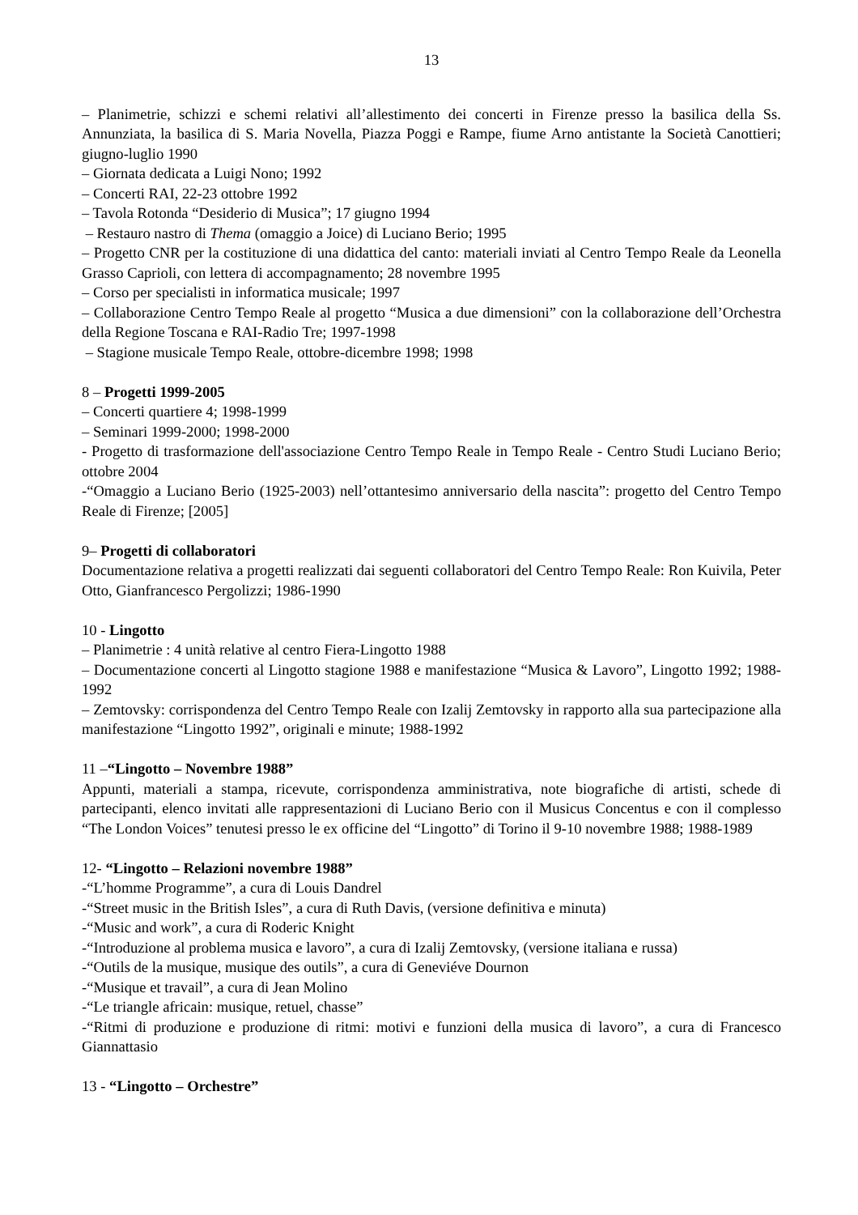13
– Planimetrie, schizzi e schemi relativi all’allestimento dei concerti in Firenze presso la basilica della Ss. Annunziata, la basilica di S. Maria Novella, Piazza Poggi e Rampe, fiume Arno antistante la Società Canottieri; giugno-luglio 1990
– Giornata dedicata a Luigi Nono; 1992
– Concerti RAI, 22-23 ottobre 1992
– Tavola Rotonda “Desiderio di Musica”; 17 giugno 1994
– Restauro nastro di Thema (omaggio a Joice) di Luciano Berio; 1995
– Progetto CNR per la costituzione di una didattica del canto: materiali inviati al Centro Tempo Reale da Leonella Grasso Caprioli, con lettera di accompagnamento; 28 novembre 1995
– Corso per specialisti in informatica musicale; 1997
– Collaborazione Centro Tempo Reale al progetto “Musica a due dimensioni” con la collaborazione dell’Orchestra della Regione Toscana e RAI-Radio Tre; 1997-1998
– Stagione musicale Tempo Reale, ottobre-dicembre 1998; 1998
8 – Progetti 1999-2005
– Concerti quartiere 4; 1998-1999
– Seminari 1999-2000; 1998-2000
- Progetto di trasformazione dell'associazione Centro Tempo Reale in Tempo Reale - Centro Studi Luciano Berio; ottobre 2004
-“Omaggio a Luciano Berio (1925-2003) nell’ottantesimo anniversario della nascita”: progetto del Centro Tempo Reale di Firenze; [2005]
9– Progetti di collaboratori
Documentazione relativa a progetti realizzati dai seguenti collaboratori del Centro Tempo Reale: Ron Kuivila, Peter Otto, Gianfrancesco Pergolizzi; 1986-1990
10 - Lingotto
– Planimetrie : 4 unità relative al centro Fiera-Lingotto 1988
– Documentazione concerti al Lingotto stagione 1988 e manifestazione “Musica & Lavoro”, Lingotto 1992; 1988-1992
– Zemtovsky: corrispondenza del Centro Tempo Reale con Izalij Zemtovsky in rapporto alla sua partecipazione alla manifestazione “Lingotto 1992”, originali e minute; 1988-1992
11 –“Lingotto – Novembre 1988”
Appunti, materiali a stampa, ricevute, corrispondenza amministrativa, note biografiche di artisti, schede di partecipanti, elenco invitati alle rappresentazioni di Luciano Berio con il Musicus Concentus e con il complesso “The London Voices” tenutesi presso le ex officine del “Lingotto” di Torino il 9-10 novembre 1988; 1988-1989
12- “Lingotto – Relazioni novembre 1988”
-“L’homme Programme”, a cura di Louis Dandrel
-“Street music in the British Isles”, a cura di Ruth Davis, (versione definitiva e minuta)
-“Music and work”, a cura di Roderic Knight
-“Introduzione al problema musica e lavoro”, a cura di Izalij Zemtovsky, (versione italiana e russa)
-“Outils de la musique, musique des outils”, a cura di Geneviéve Dournon
-“Musique et travail”, a cura di Jean Molino
-“Le triangle africain: musique, retuel, chasse”
-“Ritmi di produzione e produzione di ritmi: motivi e funzioni della musica di lavoro”, a cura di Francesco Giannattasio
13 - “Lingotto – Orchestre”